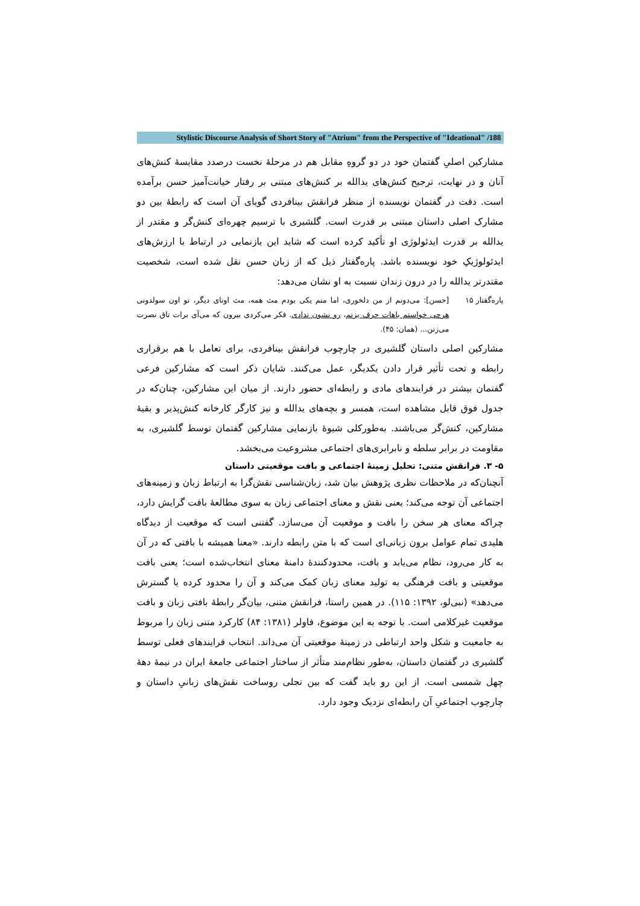Stylistic Discourse Analysis of Short Story of "Atrium" from the Perspective of "Ideational" /188
مشارکین اصلیِ گفتمان خود در دو گروهِ مقابل هم در مرحلهٔ نخست درصدد مقایسهٔ کنش‌های آنان و در نهایت، ترجیح کنش‌های یدالله بر کنش‌های مبتنی بر رفتار خیانت‌آمیز حسن برآمده است. دقت در گفتمان نویسنده از منظر فرانقش بینافردی گویای آن است که رابطهٔ بین دو مشارک اصلی داستان مبتنی بر قدرت است. گلشیری با ترسیم چهره‌ای کنش‌گر و مقتدر از یدالله بر قدرت ایدئولوژی او تأکید کرده است که شاید این بازنمایی در ارتباط با ارزش‌های ایدئولوژیکِ خود نویسنده باشد. پاره‌گفتار ذیل که از زبان حسن نقل شده است، شخصیت مقتدرتر یدالله را در درون زندان نسبت به او نشان می‌دهد:
پاره‌گفتار ۱۵
[حسن]: می‌دونم از من دلخوری، اما منم یکی بودم مث همه، مث اونای دیگر، تو اون سولدونی هرچی خواستم باهات حرف بزنم، رو نشون ندادی. فکر می‌کردی بیرون که می‌آی برات تاق نصرت می‌زنن... (همان: ۴۵).
مشارکین اصلی داستان گلشیری در چارچوب فرانقش بینافردی، برای تعامل با هم برقراری رابطه و تحت تأثیر قرار دادن یکدیگر، عمل می‌کنند. شایان ذکر است که مشارکین فرعی گفتمان بیشتر در فرایندهای مادی و رابطه‌ای حضور دارند. از میان این مشارکین، چنان‌که در جدول فوق قابل مشاهده است، همسر و بچه‌های یدالله و نیز کارگر کارخانه کنش‌پذیر و بقیهٔ مشارکین، کنش‌گر می‌باشند. به‌طورکلی شیوهٔ بازنمایی مشارکین گفتمان توسط گلشیری، به مقاومت در برابر سلطه و نابرابری‌های اجتماعی مشروعیت می‌بخشد.
۵- ۳. فرانقش متنی: تحلیل زمینهٔ اجتماعی و بافت موقعیتی داستان
آنچنان‌که در ملاحظات نظری پژوهش بیان شد، زبان‌شناسی نقش‌گرا به ارتباط زبان و زمینه‌های اجتماعی آن توجه می‌کند؛ یعنی نقش و معنای اجتماعی زبان به سوی مطالعهٔ بافت گرایش دارد، چراکه معنای هر سخن را بافت و موقعیت آن می‌سازد. گفتنی است که موقعیت از دیدگاه هلیدی تمام عوامل برون زبانی‌ای است که با متن رابطه دارند. «معنا همیشه با بافتی که در آن به کار می‌رود، نظام می‌یابد و بافت، محدودکنندهٔ دامنهٔ معنای انتخاب‌شده است؛ یعنی بافت موقعیتی و بافت فرهنگی به تولید معنای زبان کمک می‌کند و آن را محدود کرده یا گسترش می‌دهد» (نبی‌لو، ۱۳۹۲: ۱۱۵). در همین راستا، فرانقش متنی، بیان‌گر رابطهٔ بافتی زبان و بافت موقعیت غیرکلامی است. با توجه به این موضوع، فاولر (۱۳۸۱: ۸۴) کارکرد متنی زبان را مربوط به جامعیت و شکل واحد ارتباطی در زمینهٔ موقعیتی آن می‌داند. انتخاب فرایندهای فعلی توسط گلشیری در گفتمان داستان، به‌طور نظام‌مند متأثر از ساختار اجتماعی جامعهٔ ایران در نیمهٔ دههٔ چهل شمسی است. از این رو باید گفت که بین تجلی روساخت نقش‌های زبانیِ داستان و چارچوب اجتماعیِ آن رابطه‌ای نزدیک وجود دارد.